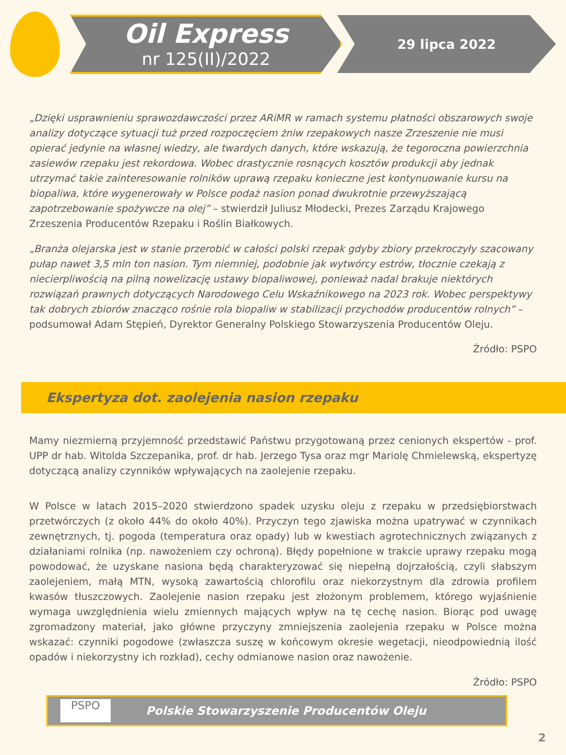Oil Express
nr 125(II)/2022
29 lipca 2022
„Dzięki usprawnieniu sprawozdawczości przez ARiMR w ramach systemu płatności obszarowych swoje analizy dotyczące sytuacji tuż przed rozpoczęciem żniw rzepakowych nasze Zrzeszenie nie musi opierać jedynie na własnej wiedzy, ale twardych danych, które wskazują, że tegoroczna powierzchnia zasiewów rzepaku jest rekordowa. Wobec drastycznie rosnących kosztów produkcji aby jednak utrzymać takie zainteresowanie rolników uprawą rzepaku konieczne jest kontynuowanie kursu na biopaliwa, które wygenerowały w Polsce podaż nasion ponad dwukrotnie przewyższającą zapotrzebowanie spożywcze na olej” – stwierdził Juliusz Młodecki, Prezes Zarządu Krajowego Zrzeszenia Producentów Rzepaku i Roślin Białkowych.
„Branża olejarska jest w stanie przerobić w całości polski rzepak gdyby zbiory przekroczyły szacowany pułap nawet 3,5 mln ton nasion. Tym niemniej, podobnie jak wytwórcy estrów, tłocznie czekają z niecierpliwością na pilną nowelizację ustawy biopaliwowej, ponieważ nadal brakuje niektórych rozwiązań prawnych dotyczących Narodowego Celu Wskaźnikowego na 2023 rok. Wobec perspektywy tak dobrych zbiorów znacząco rośnie rola biopaliw w stabilizacji przychodów producentów rolnych” – podsumował Adam Stępień, Dyrektor Generalny Polskiego Stowarzyszenia Producentów Oleju.
Źródło: PSPO
Ekspertyza dot. zaolejenia nasion rzepaku
Mamy niezmierną przyjemność przedstawić Państwu przygotowaną przez cenionych ekspertów - prof. UPP dr hab. Witolda Szczepanika, prof. dr hab. Jerzego Tysa oraz mgr Mariolę Chmielewską, ekspertyzę dotyczącą analizy czynników wpływających na zaolejenie rzepaku.
W Polsce w latach 2015–2020 stwierdzono spadek uzysku oleju z rzepaku w przedsiębiorstwach przetwórczych (z około 44% do około 40%). Przyczyn tego zjawiska można upatrywać w czynnikach zewnętrznych, tj. pogoda (temperatura oraz opady) lub w kwestiach agrotechnicznych związanych z działaniami rolnika (np. nawożeniem czy ochroną). Błędy popełnione w trakcie uprawy rzepaku mogą powodować, że uzyskane nasiona będą charakteryzować się niepełną dojrzałością, czyli słabszym zaolejeniem, małą MTN, wysoką zawartością chlorofilu oraz niekorzystnym dla zdrowia profilem kwasów tłuszczowych. Zaolejenie nasion rzepaku jest złożonym problemem, którego wyjaśnienie wymaga uwzględnienia wielu zmiennych mających wpływ na tę cechę nasion. Biorąc pod uwagę zgromadzony materiał, jako główne przyczyny zmniejszenia zaolejenia rzepaku w Polsce można wskazać: czynniki pogodowe (zwłaszcza suszę w końcowym okresie wegetacji, nieodpowiednią ilość opadów i niekorzystny ich rozkład), cechy odmianowe nasion oraz nawożenie.
Źródło: PSPO
PSPO
Polskie Stowarzyszenie Producentów Oleju
2